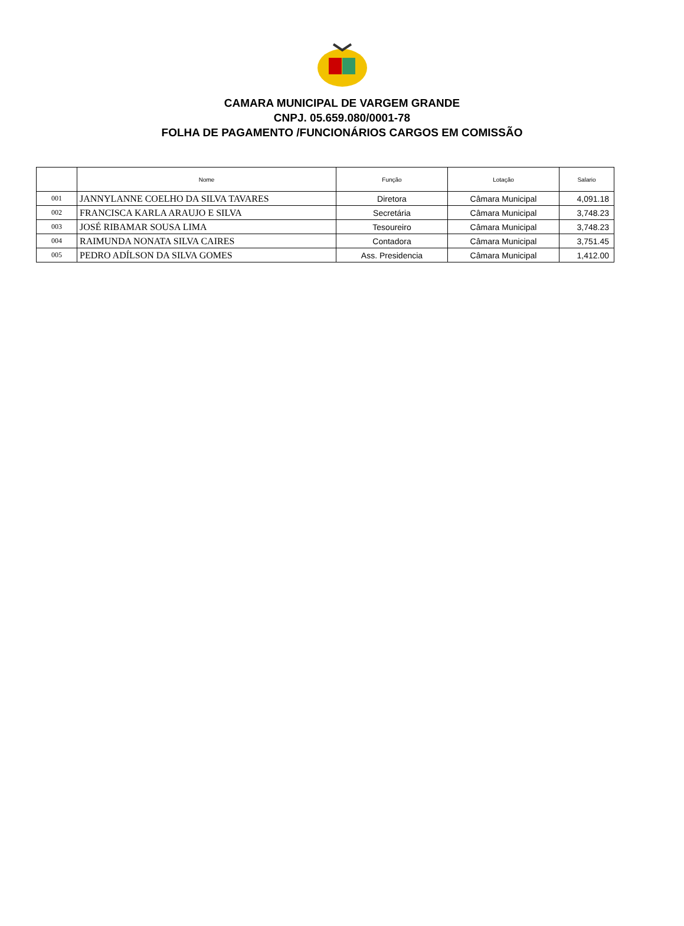CAMARA MUNICIPAL DE VARGEM GRANDE
CNPJ. 05.659.080/0001-78
FOLHA DE PAGAMENTO /FUNCIONÁRIOS CARGOS EM COMISSÃO
| | Nome | Função | Lotação | Salario |
| --- | --- | --- | --- | --- |
| 001 | JANNYLANNE COELHO DA SILVA TAVARES | Diretora | Câmara Municipal | 4,091.18 |
| 002 | FRANCISCA KARLA ARAUJO E SILVA | Secretária | Câmara Municipal | 3,748.23 |
| 003 | JOSÉ RIBAMAR SOUSA LIMA | Tesoureiro | Câmara Municipal | 3,748.23 |
| 004 | RAIMUNDA NONATA SILVA CAIRES | Contadora | Câmara Municipal | 3,751.45 |
| 005 | PEDRO ADÍLSON DA SILVA GOMES | Ass. Presidencia | Câmara Municipal | 1,412.00 |